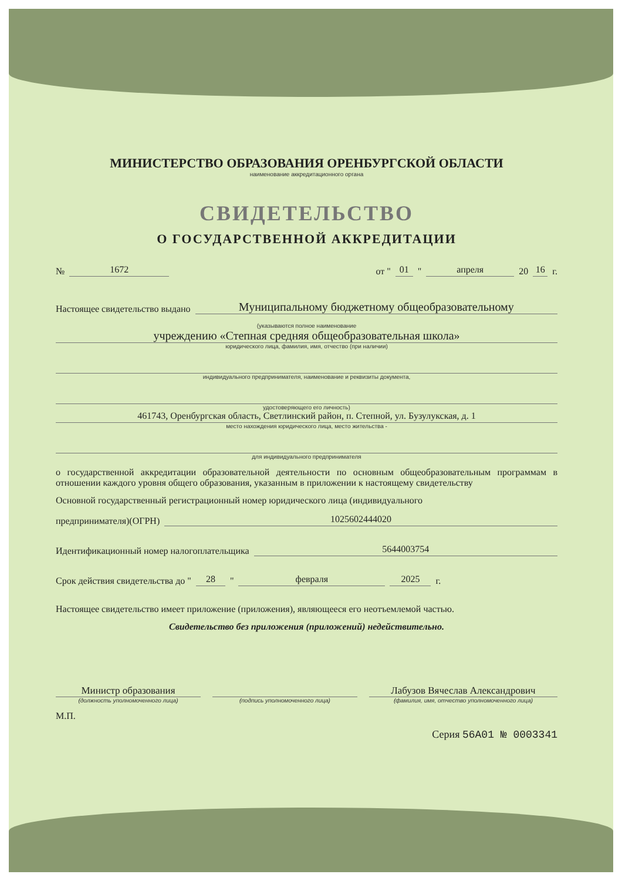МИНИСТЕРСТВО ОБРАЗОВАНИЯ ОРЕНБУРГСКОЙ ОБЛАСТИ
наименование аккредитационного органа
СВИДЕТЕЛЬСТВО
О ГОСУДАРСТВЕННОЙ АККРЕДИТАЦИИ
№ 1672 от " 01 " апреля 20 16 г.
Настоящее свидетельство выдано Муниципальному бюджетному общеобразовательному
(указываются полное наименование
учреждению «Степная средняя общеобразовательная школа»
юридического лица, фамилия, имя, отчество (при наличии)
индивидуального предпринимателя, наименование и реквизиты документа,
удостоверяющего его личность)
461743, Оренбургская область, Светлинский район, п. Степной, ул. Бузулукская, д. 1
место нахождения юридического лица, место жительства -
для индивидуального предпринимателя
о государственной аккредитации образовательной деятельности по основным общеобразовательным программам в отношении каждого уровня общего образования, указанным в приложении к настоящему свидетельству
Основной государственный регистрационный номер юридического лица (индивидуального
предпринимателя)(ОГРН) 1025602444020
Идентификационный номер налогоплательщика 5644003754
Срок действия свидетельства до " 28 " февраля 2025 г.
Настоящее свидетельство имеет приложение (приложения), являющееся его неотъемлемой частью.
Свидетельство без приложения (приложений) недействительно.
Министр образования
(должность уполномоченного лица)
(подпись уполномоченного лица)
Лабузов Вячеслав Александрович
(фамилия, имя, отчество уполномоченного лица)
М.П.
Серия 56А01 № 0003341